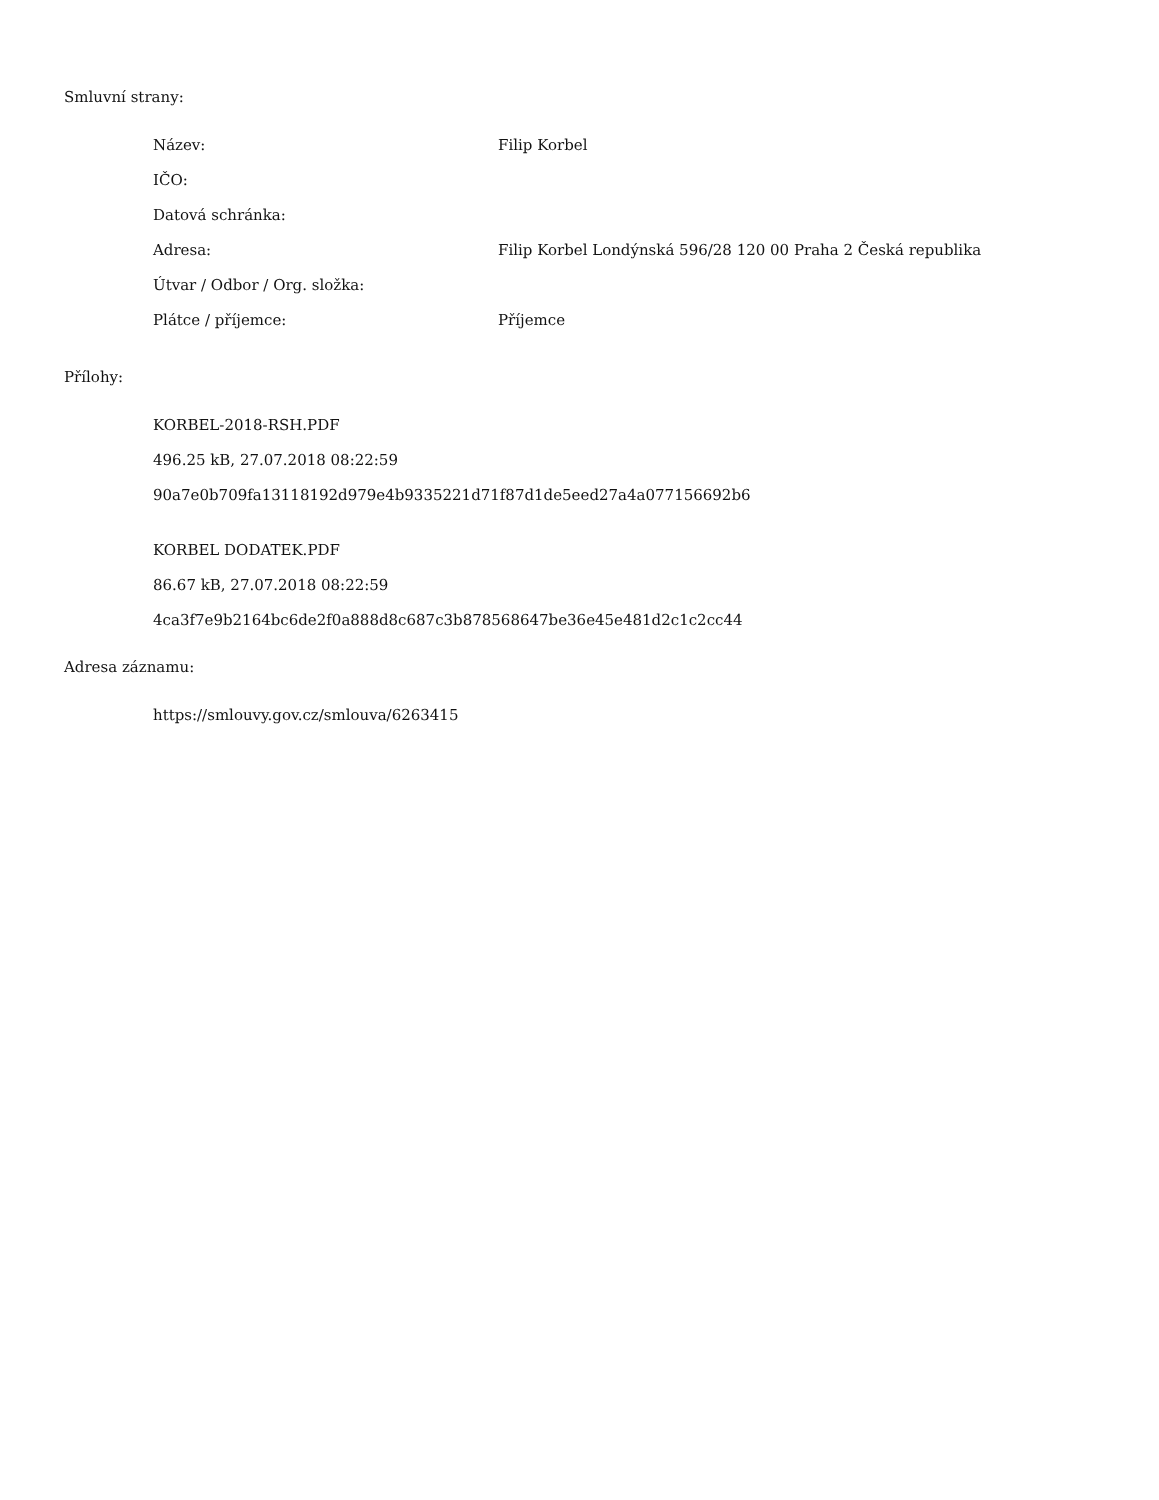Smluvní strany:
| Název: | Filip Korbel |
| IČO: | |
| Datová schránka: | |
| Adresa: | Filip Korbel Londýnská 596/28 120 00 Praha 2 Česká republika |
| Útvar / Odbor / Org. složka: | |
| Plátce / příjemce: | Příjemce |
Přílohy:
KORBEL-2018-RSH.PDF
496.25 kB, 27.07.2018 08:22:59
90a7e0b709fa13118192d979e4b9335221d71f87d1de5eed27a4a077156692b6
KORBEL DODATEK.PDF
86.67 kB, 27.07.2018 08:22:59
4ca3f7e9b2164bc6de2f0a888d8c687c3b878568647be36e45e481d2c1c2cc44
Adresa záznamu:
https://smlouvy.gov.cz/smlouva/6263415